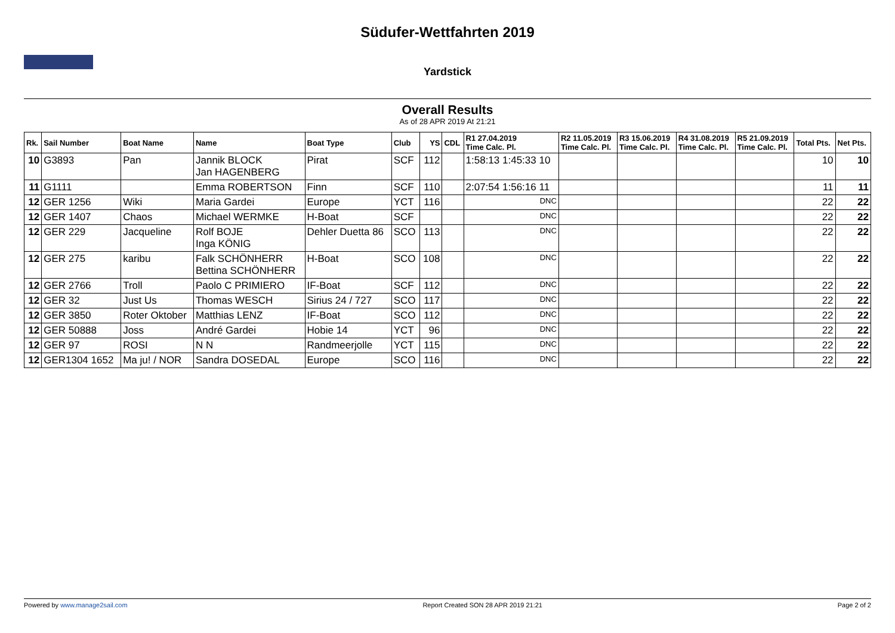Südufer-Wettfahrten 2019
Yardstick
Overall Results
As of 28 APR 2019 At 21:21
| Rk. | Sail Number | Boat Name | Name | Boat Type | Club | YS | CDL | R1 27.04.2019 Time Calc. Pl. | R2 11.05.2019 Time Calc. Pl. | R3 15.06.2019 Time Calc. Pl. | R4 31.08.2019 Time Calc. Pl. | R5 21.09.2019 Time Calc. Pl. | Total Pts. | Net Pts. |
| --- | --- | --- | --- | --- | --- | --- | --- | --- | --- | --- | --- | --- | --- | --- |
| 10 | G3893 | Pan | Jannik BLOCK Jan HAGENBERG | Pirat | SCF | 112 | | 1:58:13 1:45:33 10 | | | | | 10 | 10 |
| 11 | G1111 | | Emma ROBERTSON | Finn | SCF | 110 | | 2:07:54 1:56:16 11 | | | | | 11 | 11 |
| 12 | GER 1256 | Wiki | Maria Gardei | Europe | YCT | 116 | | DNC | | | | | 22 | 22 |
| 12 | GER 1407 | Chaos | Michael WERMKE | H-Boat | SCF | | | DNC | | | | | 22 | 22 |
| 12 | GER 229 | Jacqueline | Rolf BOJE Inga KÖNIG | Dehler Duetta 86 | SCO | 113 | | DNC | | | | | 22 | 22 |
| 12 | GER 275 | karibu | Falk SCHÖNHERR Bettina SCHÖNHERR | H-Boat | SCO | 108 | | DNC | | | | | 22 | 22 |
| 12 | GER 2766 | Troll | Paolo C PRIMIERO | IF-Boat | SCF | 112 | | DNC | | | | | 22 | 22 |
| 12 | GER 32 | Just Us | Thomas WESCH | Sirius 24 / 727 | SCO | 117 | | DNC | | | | | 22 | 22 |
| 12 | GER 3850 | Roter Oktober | Matthias LENZ | IF-Boat | SCO | 112 | | DNC | | | | | 22 | 22 |
| 12 | GER 50888 | Joss | André Gardei | Hobie 14 | YCT | 96 | | DNC | | | | | 22 | 22 |
| 12 | GER 97 | ROSI | N N | Randmeerjolle | YCT | 115 | | DNC | | | | | 22 | 22 |
| 12 | GER1304 1652 | Ma ju! / NOR | Sandra DOSEDAL | Europe | SCO | 116 | | DNC | | | | | 22 | 22 |
Powered by www.manage2sail.com Report Created SON 28 APR 2019 21:21 Page 2 of 2